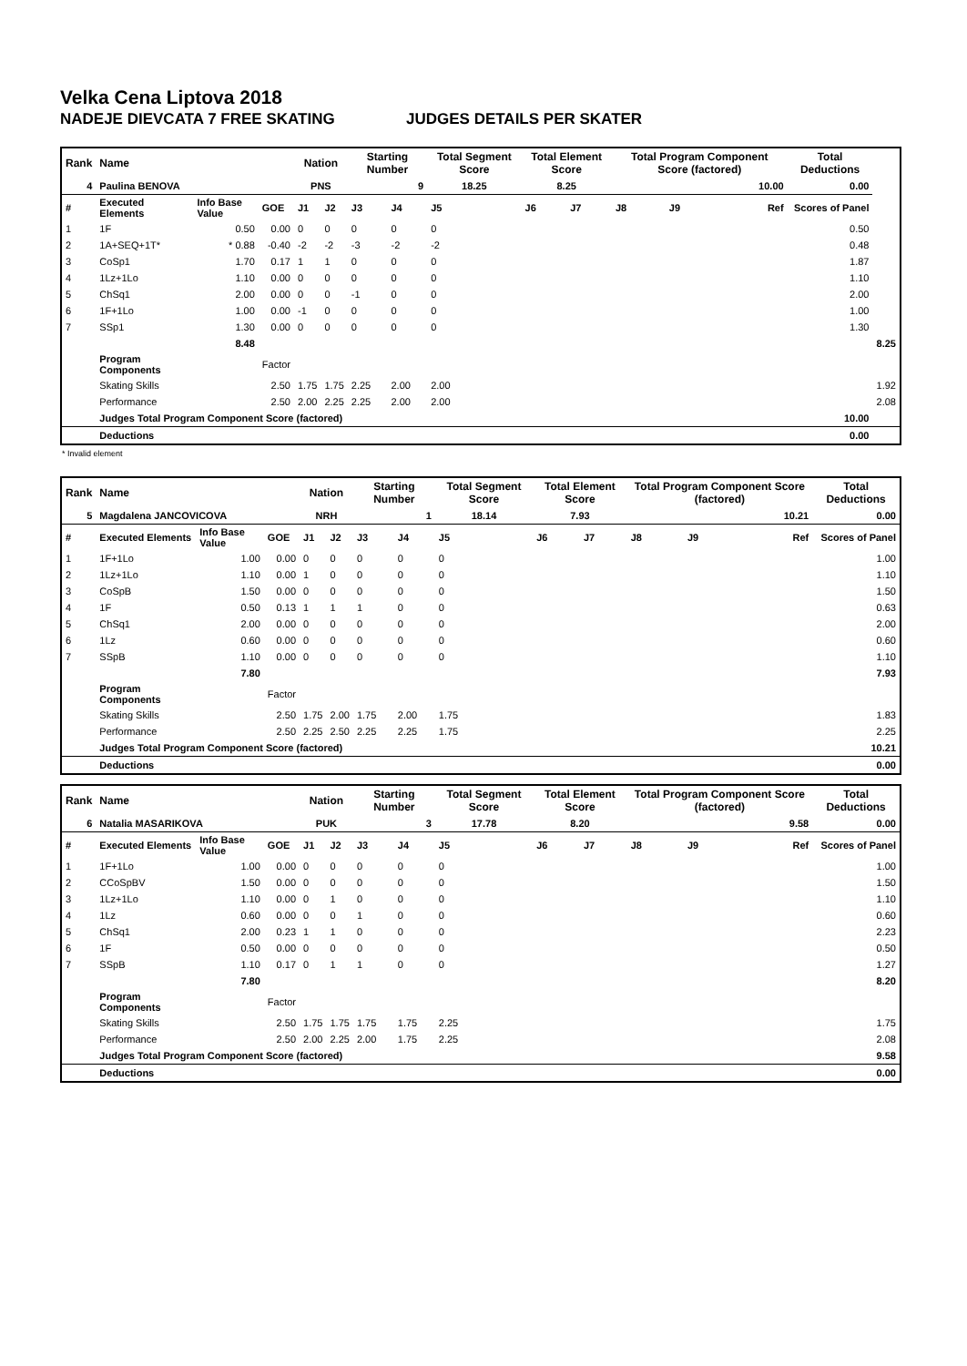Velka Cena Liptova 2018
NADEJE DIEVCATA 7 FREE SKATING JUDGES DETAILS PER SKATER
| Rank | Name | | | Nation | | Starting Number | | Total Segment Score | Total Element Score | | Total Program Component Score (factored) | | | Total Deductions | |
| --- | --- | --- | --- | --- | --- | --- | --- | --- | --- | --- | --- | --- | --- | --- | --- |
| 4 | Paulina BENOVA | | | PNS | | 9 | | 18.25 | 8.25 | | 10.00 | | | 0.00 | |
| # | Executed Elements | Info Base Value | GOE | J1 | J2 | J3 | J4 | J5 | J6 | J7 | J8 | J9 | Ref | Scores of Panel | |
| 1 | 1F | 0.50 | 0.00 | 0 | 0 | 0 | 0 | 0 | | | | | | 0.50 | |
| 2 | 1A+SEQ+1T* | * 0.88 | -0.40 | -2 | -2 | -3 | -2 | -2 | | | | | | 0.48 | |
| 3 | CoSp1 | 1.70 | 0.17 | 1 | 1 | 0 | 0 | 0 | | | | | | 1.87 | |
| 4 | 1Lz+1Lo | 1.10 | 0.00 | 0 | 0 | 0 | 0 | 0 | | | | | | 1.10 | |
| 5 | ChSq1 | 2.00 | 0.00 | 0 | 0 | -1 | 0 | 0 | | | | | | 2.00 | |
| 6 | 1F+1Lo | 1.00 | 0.00 | -1 | 0 | 0 | 0 | 0 | | | | | | 1.00 | |
| 7 | SSp1 | 1.30 | 0.00 | 0 | 0 | 0 | 0 | 0 | | | | | | 1.30 | |
| | | 8.48 | | | | | | | | | | | | | 8.25 |
| | Program Components | | Factor | | | | | | | | | | | | |
| | Skating Skills | | 2.50 | 1.75 | 1.75 | 2.25 | 2.00 | 2.00 | | | | | | | 1.92 |
| | Performance | | 2.50 | 2.00 | 2.25 | 2.25 | 2.00 | 2.00 | | | | | | | 2.08 |
| | Judges Total Program Component Score (factored) | | | | | | | | | | | | | 10.00 | |
| | Deductions | | | | | | | | | | | | | 0.00 | |
* Invalid element
| Rank | Name | | | Nation | | Starting Number | | Total Segment Score | Total Element Score | | Total Program Component Score (factored) | | | Total Deductions |
| --- | --- | --- | --- | --- | --- | --- | --- | --- | --- | --- | --- | --- | --- | --- |
| 5 | Magdalena JANCOVICOVA | | | NRH | | 1 | | 18.14 | 7.93 | | 10.21 | | | 0.00 |
| # | Executed Elements | Info Base Value | GOE | J1 | J2 | J3 | J4 | J5 | J6 | J7 | J8 | J9 | Ref | Scores of Panel |
| 1 | 1F+1Lo | 1.00 | 0.00 | 0 | 0 | 0 | 0 | 0 | | | | | | 1.00 |
| 2 | 1Lz+1Lo | 1.10 | 0.00 | 1 | 0 | 0 | 0 | 0 | | | | | | 1.10 |
| 3 | CoSpB | 1.50 | 0.00 | 0 | 0 | 0 | 0 | 0 | | | | | | 1.50 |
| 4 | 1F | 0.50 | 0.13 | 1 | 1 | 1 | 0 | 0 | | | | | | 0.63 |
| 5 | ChSq1 | 2.00 | 0.00 | 0 | 0 | 0 | 0 | 0 | | | | | | 2.00 |
| 6 | 1Lz | 0.60 | 0.00 | 0 | 0 | 0 | 0 | 0 | | | | | | 0.60 |
| 7 | SSpB | 1.10 | 0.00 | 0 | 0 | 0 | 0 | 0 | | | | | | 1.10 |
| | | 7.80 | | | | | | | | | | | | 7.93 |
| | Program Components | | Factor | | | | | | | | | | | |
| | Skating Skills | | 2.50 | 1.75 | 2.00 | 1.75 | 2.00 | 1.75 | | | | | | 1.83 |
| | Performance | | 2.50 | 2.25 | 2.50 | 2.25 | 2.25 | 1.75 | | | | | | 2.25 |
| | Judges Total Program Component Score (factored) | | | | | | | | | | | | | 10.21 |
| | Deductions | | | | | | | | | | | | | 0.00 |
| Rank | Name | | | Nation | | Starting Number | | Total Segment Score | Total Element Score | | Total Program Component Score (factored) | | | Total Deductions |
| --- | --- | --- | --- | --- | --- | --- | --- | --- | --- | --- | --- | --- | --- | --- |
| 6 | Natalia MASARIKOVA | | | PUK | | 3 | | 17.78 | 8.20 | | 9.58 | | | 0.00 |
| # | Executed Elements | Info Base Value | GOE | J1 | J2 | J3 | J4 | J5 | J6 | J7 | J8 | J9 | Ref | Scores of Panel |
| 1 | 1F+1Lo | 1.00 | 0.00 | 0 | 0 | 0 | 0 | 0 | | | | | | 1.00 |
| 2 | CCoSpBV | 1.50 | 0.00 | 0 | 0 | 0 | 0 | 0 | | | | | | 1.50 |
| 3 | 1Lz+1Lo | 1.10 | 0.00 | 0 | 1 | 0 | 0 | 0 | | | | | | 1.10 |
| 4 | 1Lz | 0.60 | 0.00 | 0 | 0 | 1 | 0 | 0 | | | | | | 0.60 |
| 5 | ChSq1 | 2.00 | 0.23 | 1 | 1 | 0 | 0 | 0 | | | | | | 2.23 |
| 6 | 1F | 0.50 | 0.00 | 0 | 0 | 0 | 0 | 0 | | | | | | 0.50 |
| 7 | SSpB | 1.10 | 0.17 | 0 | 1 | 1 | 0 | 0 | | | | | | 1.27 |
| | | 7.80 | | | | | | | | | | | | 8.20 |
| | Program Components | | Factor | | | | | | | | | | | |
| | Skating Skills | | 2.50 | 1.75 | 1.75 | 1.75 | 1.75 | 2.25 | | | | | | 1.75 |
| | Performance | | 2.50 | 2.00 | 2.25 | 2.00 | 1.75 | 2.25 | | | | | | 2.08 |
| | Judges Total Program Component Score (factored) | | | | | | | | | | | | | 9.58 |
| | Deductions | | | | | | | | | | | | | 0.00 |